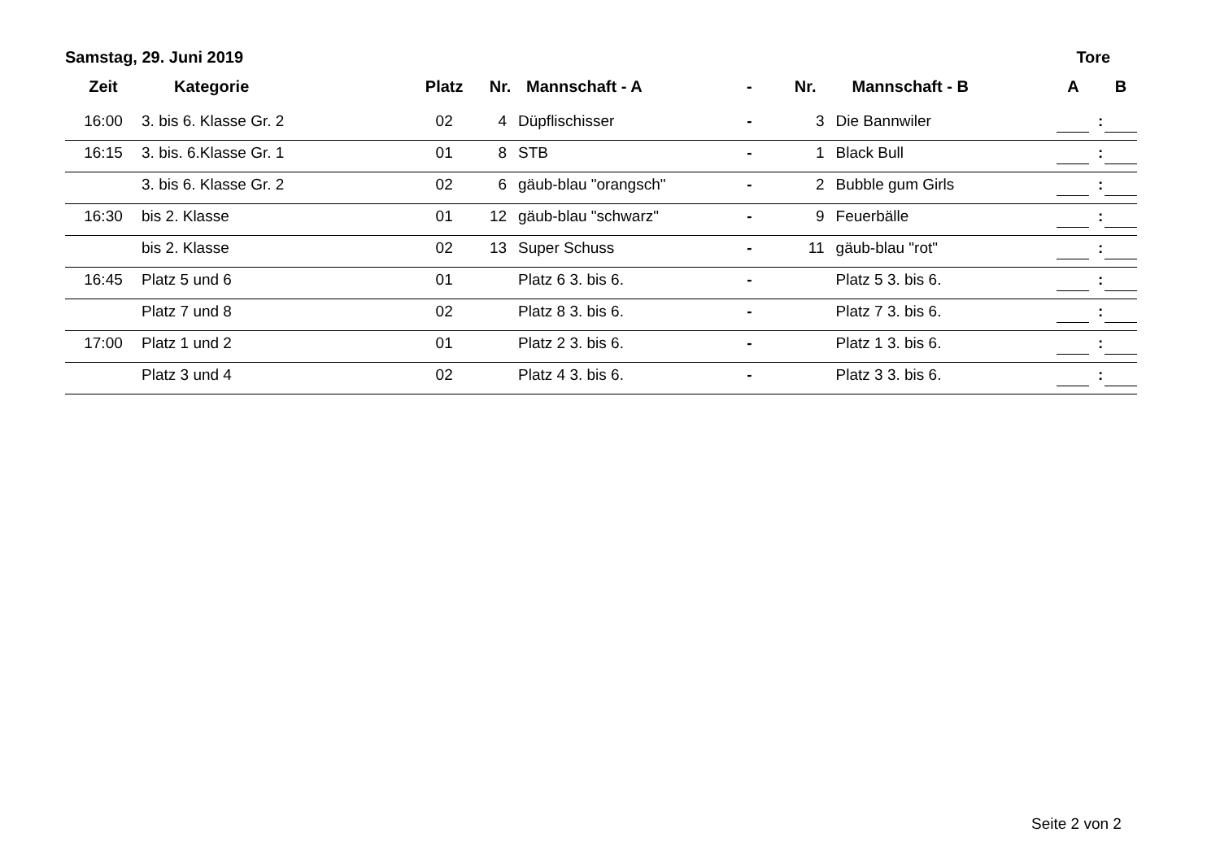| Samstag, 29. Juni 2019 | | | | | | | | Tore | | |
| --- | --- | --- | --- | --- | --- | --- | --- | --- | --- | --- |
| Zeit | Kategorie | Platz | Nr. | Mannschaft - A | - | Nr. | Mannschaft - B | A | | B |
| 16:00 | 3. bis 6. Klasse Gr. 2 | 02 | 4 | Düpflischisser | - | 3 | Die Bannwiler | | : | |
| 16:15 | 3. bis. 6.Klasse Gr. 1 | 01 | 8 | STB | - | 1 | Black Bull | | : | |
| | 3. bis 6. Klasse Gr. 2 | 02 | 6 | gäub-blau "orangsch" | - | 2 | Bubble gum Girls | | : | |
| 16:30 | bis 2. Klasse | 01 | 12 | gäub-blau "schwarz" | - | 9 | Feuerbälle | | : | |
| | bis 2. Klasse | 02 | 13 | Super Schuss | - | 11 | gäub-blau "rot" | | : | |
| 16:45 | Platz 5 und 6 | 01 | | Platz 6 3. bis 6. | - | | Platz 5 3. bis 6. | | : | |
| | Platz 7 und 8 | 02 | | Platz 8 3. bis 6. | - | | Platz 7 3. bis 6. | | : | |
| 17:00 | Platz 1 und 2 | 01 | | Platz 2 3. bis 6. | - | | Platz 1 3. bis 6. | | : | |
| | Platz 3 und 4 | 02 | | Platz 4 3. bis 6. | - | | Platz 3 3. bis 6. | | : | |
Seite 2 von 2